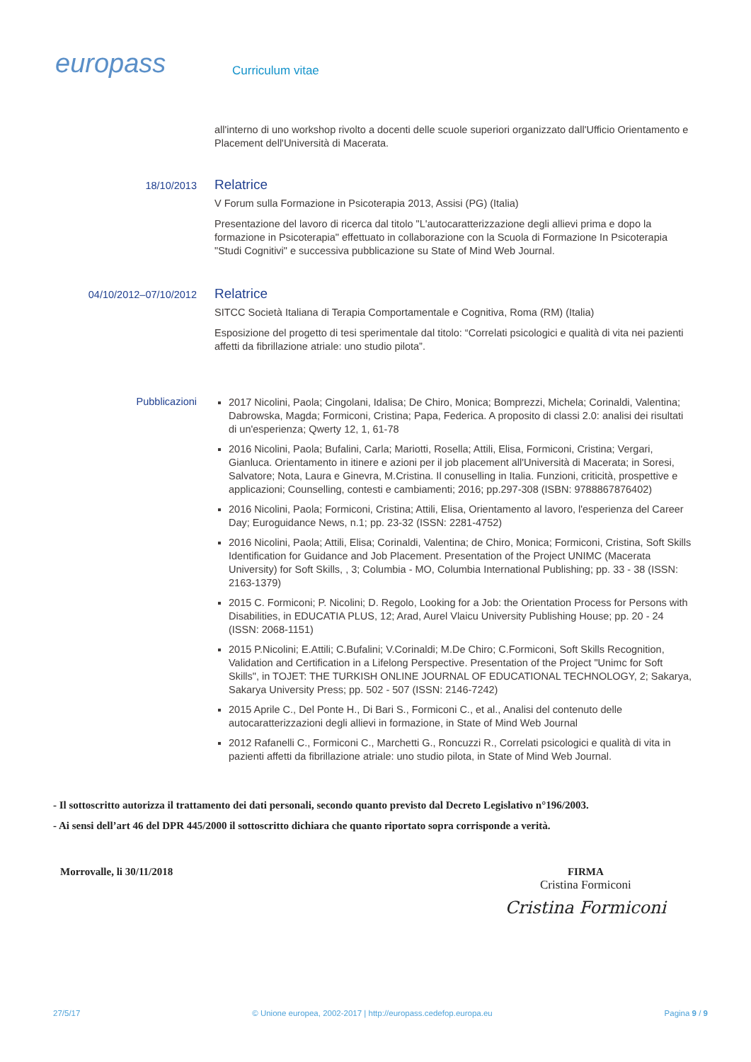europass Curriculum vitae
all'interno di uno workshop rivolto a docenti delle scuole superiori organizzato dall'Ufficio Orientamento e Placement dell'Università di Macerata.
18/10/2013
Relatrice
V Forum sulla Formazione in Psicoterapia 2013, Assisi (PG) (Italia)
Presentazione del lavoro di ricerca dal titolo "L'autocaratterizzazione degli allievi prima e dopo la formazione in Psicoterapia" effettuato in collaborazione con la Scuola di Formazione In Psicoterapia "Studi Cognitivi" e successiva pubblicazione su State of Mind Web Journal.
04/10/2012–07/10/2012
Relatrice
SITCC Società Italiana di Terapia Comportamentale e Cognitiva, Roma (RM) (Italia)
Esposizione del progetto di tesi sperimentale dal titolo: “Correlati psicologici e qualità di vita nei pazienti affetti da fibrillazione atriale: uno studio pilota”.
Pubblicazioni
2017 Nicolini, Paola; Cingolani, Idalisa; De Chiro, Monica; Bomprezzi, Michela; Corinaldi, Valentina; Dabrowska, Magda; Formiconi, Cristina; Papa, Federica. A proposito di classi 2.0: analisi dei risultati di un'esperienza; Qwerty 12, 1, 61-78
2016 Nicolini, Paola; Bufalini, Carla; Mariotti, Rosella; Attili, Elisa, Formiconi, Cristina; Vergari, Gianluca. Orientamento in itinere e azioni per il job placement all'Università di Macerata; in Soresi, Salvatore; Nota, Laura e Ginevra, M.Cristina. Il conuselling in Italia. Funzioni, criticità, prospettive e applicazioni; Counselling, contesti e cambiamenti; 2016; pp.297-308 (ISBN: 9788867876402)
2016 Nicolini, Paola; Formiconi, Cristina; Attili, Elisa, Orientamento al lavoro, l'esperienza del Career Day; Euroguidance News, n.1; pp. 23-32 (ISSN: 2281-4752)
2016 Nicolini, Paola; Attili, Elisa; Corinaldi, Valentina; de Chiro, Monica; Formiconi, Cristina, Soft Skills Identification for Guidance and Job Placement. Presentation of the Project UNIMC (Macerata University) for Soft Skills, , 3; Columbia - MO, Columbia International Publishing; pp. 33 - 38 (ISSN: 2163-1379)
2015 C. Formiconi; P. Nicolini; D. Regolo, Looking for a Job: the Orientation Process for Persons with Disabilities, in EDUCATIA PLUS, 12; Arad, Aurel Vlaicu University Publishing House; pp. 20 - 24 (ISSN: 2068-1151)
2015 P.Nicolini; E.Attili; C.Bufalini; V.Corinaldi; M.De Chiro; C.Formiconi, Soft Skills Recognition, Validation and Certification in a Lifelong Perspective. Presentation of the Project "Unimc for Soft Skills", in TOJET: THE TURKISH ONLINE JOURNAL OF EDUCATIONAL TECHNOLOGY, 2; Sakarya, Sakarya University Press; pp. 502 - 507 (ISSN: 2146-7242)
2015 Aprile C., Del Ponte H., Di Bari S., Formiconi C., et al., Analisi del contenuto delle autocaratterizzazioni degli allievi in formazione, in State of Mind Web Journal
2012 Rafanelli C., Formiconi C., Marchetti G., Roncuzzi R., Correlati psicologici e qualità di vita in pazienti affetti da fibrillazione atriale: uno studio pilota, in State of Mind Web Journal.
- Il sottoscritto autorizza il trattamento dei dati personali, secondo quanto previsto dal Decreto Legislativo n°196/2003.
- Ai sensi dell’art 46 del DPR 445/2000 il sottoscritto dichiara che quanto riportato sopra corrisponde a verità.
Morrovalle, li 30/11/2018 FIRMA
Cristina Formiconi
Cristina Formiconi
27/5/17 © Unione europea, 2002-2017 | http://europass.cedefop.europa.eu Pagina 9 / 9